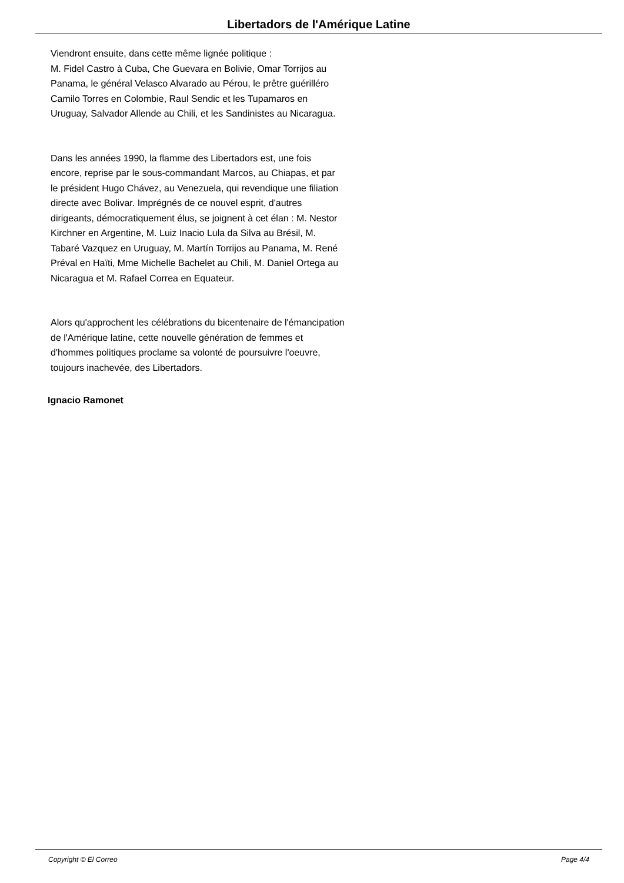Libertadors de l'Amérique Latine
Viendront ensuite, dans cette même lignée politique :
M. Fidel Castro à Cuba, Che Guevara en Bolivie, Omar Torrijos au Panama, le général Velasco Alvarado au Pérou, le prêtre guérilléro Camilo Torres en Colombie, Raul Sendic et les Tupamaros en Uruguay, Salvador Allende au Chili, et les Sandinistes au Nicaragua.
Dans les années 1990, la flamme des Libertadors est, une fois encore, reprise par le sous-commandant Marcos, au Chiapas, et par le président Hugo Chávez, au Venezuela, qui revendique une filiation directe avec Bolivar. Imprégnés de ce nouvel esprit, d'autres dirigeants, démocratiquement élus, se joignent à cet élan : M. Nestor Kirchner en Argentine, M. Luiz Inacio Lula da Silva au Brésil, M. Tabaré Vazquez en Uruguay, M. Martín Torrijos au Panama, M. René Préval en Haïti, Mme Michelle Bachelet au Chili, M. Daniel Ortega au Nicaragua et M. Rafael Correa en Equateur.
Alors qu'approchent les célébrations du bicentenaire de l'émancipation de l'Amérique latine, cette nouvelle génération de femmes et d'hommes politiques proclame sa volonté de poursuivre l'oeuvre, toujours inachevée, des Libertadors.
Ignacio Ramonet
Copyright © El Correo Page 4/4